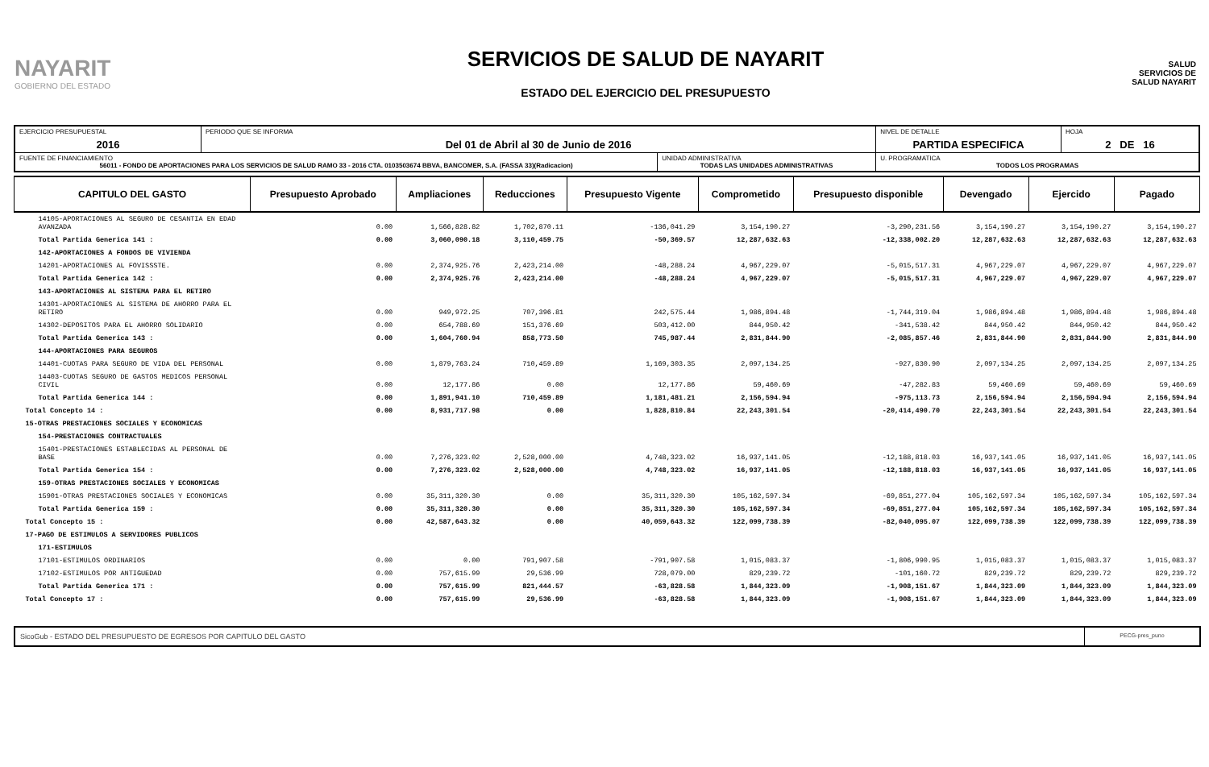NAYARIT
GOBIERNO DEL ESTADO
SERVICIOS DE SALUD DE NAYARIT
ESTADO DEL EJERCICIO DEL PRESUPUESTO
SALUD
SERVICIOS DE SALUD NAYARIT
| EJERCICIO PRESUPUESTAL 2016 | PERIODO QUE SE INFORMA Del 01 de Abril al 30 de Junio de 2016 | | NIVEL DE DETALLE PARTIDA ESPECIFICA | HOJA 2 DE 16 |
| FUENTE DE FINANCIAMIENTO 56011 - FONDO DE APORTACIONES PARA LOS SERVICIOS DE SALUD RAMO 33 - 2016 CTA. 0103503674 BBVA, BANCOMER, S.A. (FASSA 33)(Radicacion) | | UNIDAD ADMINISTRATIVA TODAS LAS UNIDADES ADMINISTRATIVAS | U. PROGRAMATICA TODOS LOS PROGRAMAS | |
| CAPITULO DEL GASTO | Presupuesto Aprobado | Ampliaciones | Reducciones | Presupuesto Vigente | Comprometido | Presupuesto disponible | Devengado | Ejercido | Pagado |
| --- | --- | --- | --- | --- | --- | --- | --- | --- | --- |
| 14105-APORTACIONES AL SEGURO DE CESANTIA EN EDAD AVANZADA | 0.00 | 1,566,828.82 | 1,702,870.11 | -136,041.29 | 3,154,190.27 | -3,290,231.56 | 3,154,190.27 | 3,154,190.27 | 3,154,190.27 |
| Total Partida Generica 141 : | 0.00 | 3,060,090.18 | 3,110,459.75 | -50,369.57 | 12,287,632.63 | -12,338,002.20 | 12,287,632.63 | 12,287,632.63 | 12,287,632.63 |
| 142-APORTACIONES A FONDOS DE VIVIENDA | | | | | | | | | |
| 14201-APORTACIONES AL FOVISSSTE. | 0.00 | 2,374,925.76 | 2,423,214.00 | -48,288.24 | 4,967,229.07 | -5,015,517.31 | 4,967,229.07 | 4,967,229.07 | 4,967,229.07 |
| Total Partida Generica 142 : | 0.00 | 2,374,925.76 | 2,423,214.00 | -48,288.24 | 4,967,229.07 | -5,015,517.31 | 4,967,229.07 | 4,967,229.07 | 4,967,229.07 |
| 143-APORTACIONES AL SISTEMA PARA EL RETIRO | | | | | | | | | |
| 14301-APORTACIONES AL SISTEMA DE AHORRO PARA EL RETIRO | 0.00 | 949,972.25 | 707,396.81 | 242,575.44 | 1,986,894.48 | -1,744,319.04 | 1,986,894.48 | 1,986,894.48 | 1,986,894.48 |
| 14302-DEPOSITOS PARA EL AHORRO SOLIDARIO | 0.00 | 654,788.69 | 151,376.69 | 503,412.00 | 844,950.42 | -341,538.42 | 844,950.42 | 844,950.42 | 844,950.42 |
| Total Partida Generica 143 : | 0.00 | 1,604,760.94 | 858,773.50 | 745,987.44 | 2,831,844.90 | -2,085,857.46 | 2,831,844.90 | 2,831,844.90 | 2,831,844.90 |
| 144-APORTACIONES PARA SEGUROS | | | | | | | | | |
| 14401-CUOTAS PARA SEGURO DE VIDA DEL PERSONAL | 0.00 | 1,879,763.24 | 710,459.89 | 1,169,303.35 | 2,097,134.25 | -927,830.90 | 2,097,134.25 | 2,097,134.25 | 2,097,134.25 |
| 14403-CUOTAS SEGURO DE GASTOS MEDICOS PERSONAL CIVIL | 0.00 | 12,177.86 | 0.00 | 12,177.86 | 59,460.69 | -47,282.83 | 59,460.69 | 59,460.69 | 59,460.69 |
| Total Partida Generica 144 : | 0.00 | 1,891,941.10 | 710,459.89 | 1,181,481.21 | 2,156,594.94 | -975,113.73 | 2,156,594.94 | 2,156,594.94 | 2,156,594.94 |
| Total Concepto 14 : | 0.00 | 8,931,717.98 | 0.00 | 1,828,810.84 | 22,243,301.54 | -20,414,490.70 | 22,243,301.54 | 22,243,301.54 | 22,243,301.54 |
| 15-OTRAS PRESTACIONES SOCIALES Y ECONOMICAS | | | | | | | | | |
| 154-PRESTACIONES CONTRACTUALES | | | | | | | | | |
| 15401-PRESTACIONES ESTABLECIDAS AL PERSONAL DE BASE | 0.00 | 7,276,323.02 | 2,528,000.00 | 4,748,323.02 | 16,937,141.05 | -12,188,818.03 | 16,937,141.05 | 16,937,141.05 | 16,937,141.05 |
| Total Partida Generica 154 : | 0.00 | 7,276,323.02 | 2,528,000.00 | 4,748,323.02 | 16,937,141.05 | -12,188,818.03 | 16,937,141.05 | 16,937,141.05 | 16,937,141.05 |
| 159-OTRAS PRESTACIONES SOCIALES Y ECONOMICAS | | | | | | | | | |
| 15901-OTRAS PRESTACIONES SOCIALES Y ECONOMICAS | 0.00 | 35,311,320.30 | 0.00 | 35,311,320.30 | 105,162,597.34 | -69,851,277.04 | 105,162,597.34 | 105,162,597.34 | 105,162,597.34 |
| Total Partida Generica 159 : | 0.00 | 35,311,320.30 | 0.00 | 35,311,320.30 | 105,162,597.34 | -69,851,277.04 | 105,162,597.34 | 105,162,597.34 | 105,162,597.34 |
| Total Concepto 15 : | 0.00 | 42,587,643.32 | 0.00 | 40,059,643.32 | 122,099,738.39 | -82,040,095.07 | 122,099,738.39 | 122,099,738.39 | 122,099,738.39 |
| 17-PAGO DE ESTIMULOS A SERVIDORES PUBLICOS | | | | | | | | | |
| 171-ESTIMULOS | | | | | | | | | |
| 17101-ESTIMULOS ORDINARIOS | 0.00 | 0.00 | 791,907.58 | -791,907.58 | 1,015,083.37 | -1,806,990.95 | 1,015,083.37 | 1,015,083.37 | 1,015,083.37 |
| 17102-ESTIMULOS POR ANTIGUEDAD | 0.00 | 757,615.99 | 29,536.99 | 728,079.00 | 829,239.72 | -101,160.72 | 829,239.72 | 829,239.72 | 829,239.72 |
| Total Partida Generica 171 : | 0.00 | 757,615.99 | 821,444.57 | -63,828.58 | 1,844,323.09 | -1,908,151.67 | 1,844,323.09 | 1,844,323.09 | 1,844,323.09 |
| Total Concepto 17 : | 0.00 | 757,615.99 | 29,536.99 | -63,828.58 | 1,844,323.09 | -1,908,151.67 | 1,844,323.09 | 1,844,323.09 | 1,844,323.09 |
SicoGub - ESTADO DEL PRESUPUESTO DE EGRESOS POR CAPITULO DEL GASTO
PECG-pres_puno